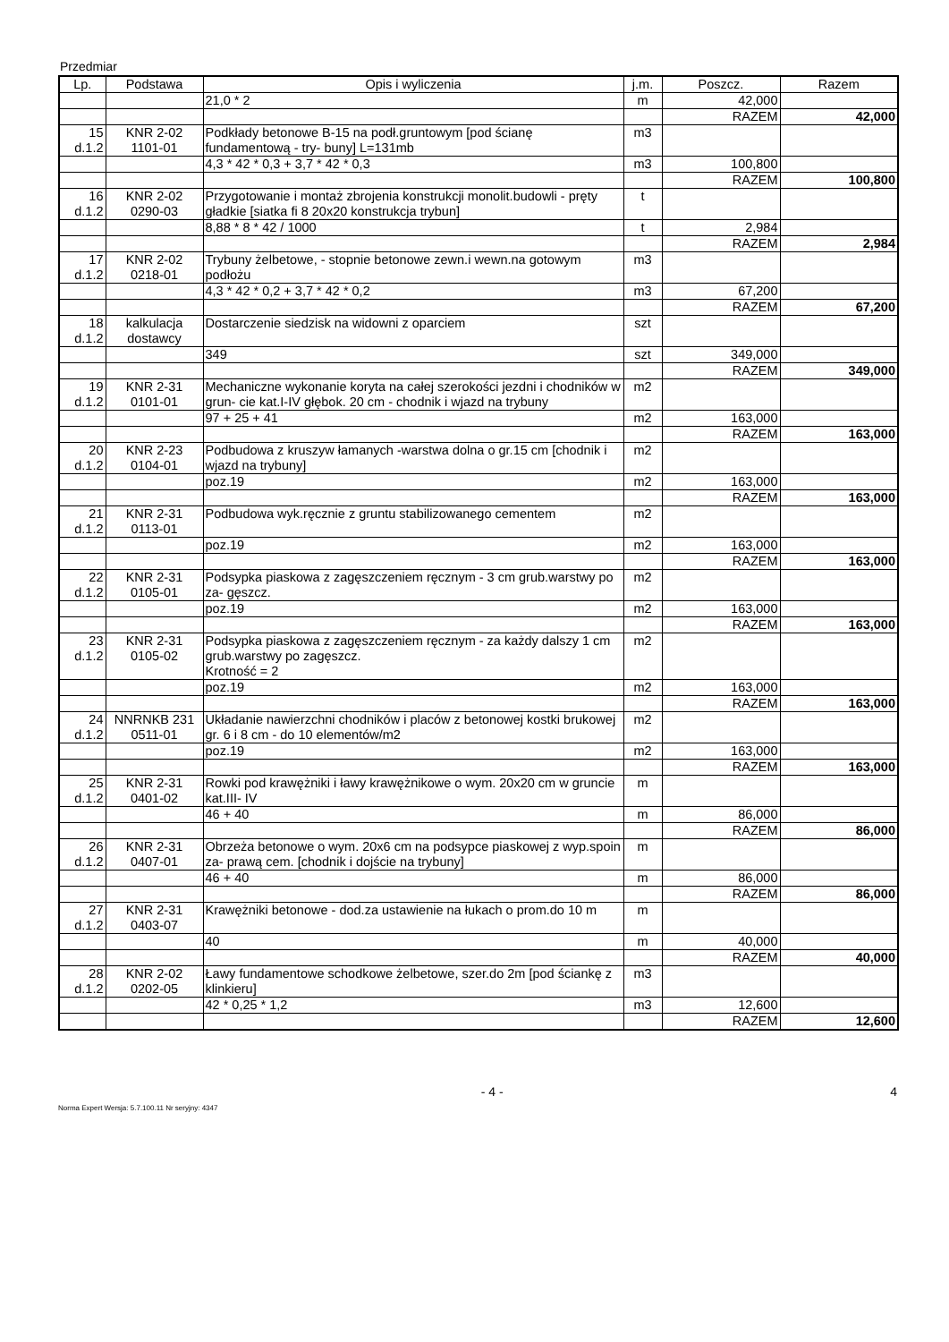Przedmiar
| Lp. | Podstawa | Opis i wyliczenia | j.m. | Poszcz. | Razem |
| --- | --- | --- | --- | --- | --- |
| | | 21,0 * 2 | m | 42,000 | |
| | | | | RAZEM | 42,000 |
| 15 d.1.2 | KNR 2-02 1101-01 | Podkłady betonowe B-15 na podł.gruntowym [pod ścianę fundamentową - try- buny] L=131mb | m3 | | |
| | | 4,3 * 42 * 0,3 + 3,7 * 42 * 0,3 | m3 | 100,800 | |
| | | | | RAZEM | 100,800 |
| 16 d.1.2 | KNR 2-02 0290-03 | Przygotowanie i montaż zbrojenia konstrukcji monolit.budowli - pręty gładkie [siatka fi 8 20x20 konstrukcja trybun] | t | | |
| | | 8,88 * 8 * 42 / 1000 | t | 2,984 | |
| | | | | RAZEM | 2,984 |
| 17 d.1.2 | KNR 2-02 0218-01 | Trybuny żelbetowe, - stopnie betonowe zewn.i wewn.na gotowym podłożu | m3 | | |
| | | 4,3 * 42 * 0,2 + 3,7 * 42 * 0,2 | m3 | 67,200 | |
| | | | | RAZEM | 67,200 |
| 18 d.1.2 | kalkulacja dostawcy | Dostarczenie siedzisk na widowni z oparciem | szt | | |
| | | 349 | szt | 349,000 | |
| | | | | RAZEM | 349,000 |
| 19 d.1.2 | KNR 2-31 0101-01 | Mechaniczne wykonanie koryta na całej szerokości jezdni i chodników w grun- cie kat.I-IV głębok. 20 cm - chodnik i wjazd na trybuny | m2 | | |
| | | 97 + 25 + 41 | m2 | 163,000 | |
| | | | | RAZEM | 163,000 |
| 20 d.1.2 | KNR 2-23 0104-01 | Podbudowa z kruszyw łamanych -warstwa dolna o gr.15 cm [chodnik i wjazd na trybuny] | m2 | | |
| | | poz.19 | m2 | 163,000 | |
| | | | | RAZEM | 163,000 |
| 21 d.1.2 | KNR 2-31 0113-01 | Podbudowa wyk.ręcznie z gruntu stabilizowanego cementem | m2 | | |
| | | poz.19 | m2 | 163,000 | |
| | | | | RAZEM | 163,000 |
| 22 d.1.2 | KNR 2-31 0105-01 | Podsypka piaskowa z zagęszczeniem ręcznym - 3 cm grub.warstwy po za- gęszcz. | m2 | | |
| | | poz.19 | m2 | 163,000 | |
| | | | | RAZEM | 163,000 |
| 23 d.1.2 | KNR 2-31 0105-02 | Podsypka piaskowa z zagęszczeniem ręcznym - za każdy dalszy 1 cm grub.warstwy po zagęszcz. Krotność = 2 | m2 | | |
| | | poz.19 | m2 | 163,000 | |
| | | | | RAZEM | 163,000 |
| 24 d.1.2 | NNRNKB 231 0511-01 | Układanie nawierzchni chodników i placów z betonowej kostki brukowej gr. 6 i 8 cm - do 10 elementów/m2 | m2 | | |
| | | poz.19 | m2 | 163,000 | |
| | | | | RAZEM | 163,000 |
| 25 d.1.2 | KNR 2-31 0401-02 | Rowki pod krawężniki i ławy krawężnikowe o wym. 20x20 cm w gruncie kat.III- IV | m | | |
| | | 46 + 40 | m | 86,000 | |
| | | | | RAZEM | 86,000 |
| 26 d.1.2 | KNR 2-31 0407-01 | Obrzeża betonowe o wym. 20x6 cm na podsypce piaskowej z wyp.spoin za- prawą cem. [chodnik i dojście na trybuny] | m | | |
| | | 46 + 40 | m | 86,000 | |
| | | | | RAZEM | 86,000 |
| 27 d.1.2 | KNR 2-31 0403-07 | Krawężniki betonowe - dod.za ustawienie na łukach o prom.do 10 m | m | | |
| | | 40 | m | 40,000 | |
| | | | | RAZEM | 40,000 |
| 28 d.1.2 | KNR 2-02 0202-05 | Ławy fundamentowe schodkowe żelbetowe, szer.do 2m [pod ściankę z klinkieru] | m3 | | |
| | | 42 * 0,25 * 1,2 | m3 | 12,600 | |
| | | | | RAZEM | 12,600 |
- 4 - 4
Norma Expert Wersja: 5.7.100.11 Nr seryjny: 4347